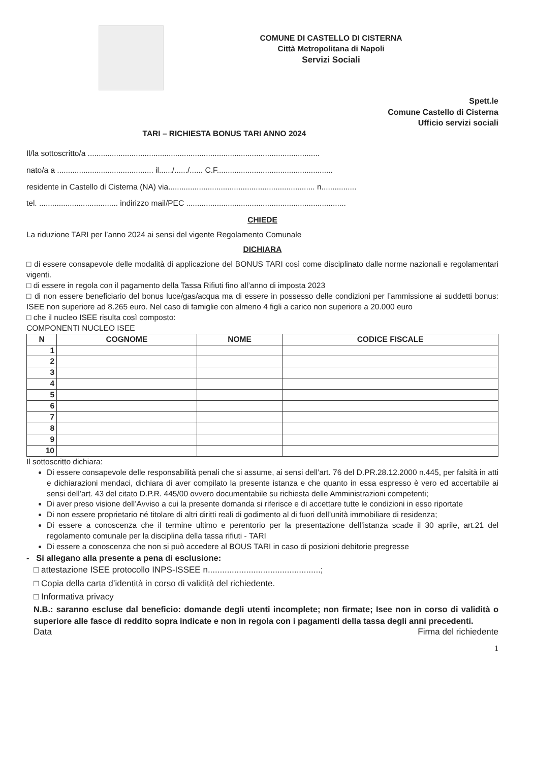COMUNE DI CASTELLO DI CISTERNA
Città Metropolitana di Napoli
Servizi Sociali
Spett.le
Comune Castello di Cisterna
Ufficio servizi sociali
TARI – RICHIESTA BONUS TARI ANNO 2024
Il/la sottoscritto/a ..........................................................................................................
nato/a a ............................................ il....../....../...... C.F.....................................................
residente in Castello di Cisterna (NA) via................................................................... n................
tel. .................................... indirizzo mail/PEC .........................................................................
CHIEDE
La riduzione TARI per l’anno 2024 ai sensi del vigente Regolamento Comunale
DICHIARA
□ di essere consapevole delle modalità di applicazione del BONUS TARI così come disciplinato dalle norme nazionali e regolamentari vigenti.
□ di essere in regola con il pagamento della Tassa Rifiuti fino all’anno di imposta 2023
□ di non essere beneficiario del bonus luce/gas/acqua ma di essere in possesso delle condizioni per l’ammissione ai suddetti bonus: ISEE non superiore ad 8.265 euro. Nel caso di famiglie con almeno 4 figli a carico non superiore a 20.000 euro
□ che il nucleo ISEE risulta così composto:
COMPONENTI NUCLEO ISEE
| N | COGNOME | NOME | CODICE FISCALE |
| --- | --- | --- | --- |
| 1 | | | |
| 2 | | | |
| 3 | | | |
| 4 | | | |
| 5 | | | |
| 6 | | | |
| 7 | | | |
| 8 | | | |
| 9 | | | |
| 10 | | | |
Il sottoscritto dichiara:
Di essere consapevole delle responsabilità penali che si assume, ai sensi dell’art. 76 del D.PR.28.12.2000 n.445, per falsità in atti e dichiarazioni mendaci, dichiara di aver compilato la presente istanza e che quanto in essa espresso è vero ed accertabile ai sensi dell’art. 43 del citato D.P.R. 445/00 ovvero documentabile su richiesta delle Amministrazioni competenti;
Di aver preso visione dell’Avviso a cui la presente domanda si riferisce e di accettare tutte le condizioni in esso riportate
Di non essere proprietario né titolare di altri diritti reali di godimento al di fuori dell’unità immobiliare di residenza;
Di essere a conoscenza che il termine ultimo e perentorio per la presentazione dell’istanza scade il 30 aprile, art.21 del regolamento comunale per la disciplina della tassa rifiuti - TARI
Di essere a conoscenza che non si può accedere al BOUS TARI in caso di posizioni debitorie pregresse
- Si allegano alla presente a pena di esclusione:
□ attestazione ISEE protocollo INPS-ISSEE n...............................................;
□ Copia della carta d’identità in corso di validità del richiedente.
□ Informativa privacy
N.B.: saranno escluse dal beneficio: domande degli utenti incomplete; non firmate; Isee non in corso di validità o superiore alle fasce di reddito sopra indicate e non in regola con i pagamenti della tassa degli anni precedenti.
Data Firma del richiedente
1